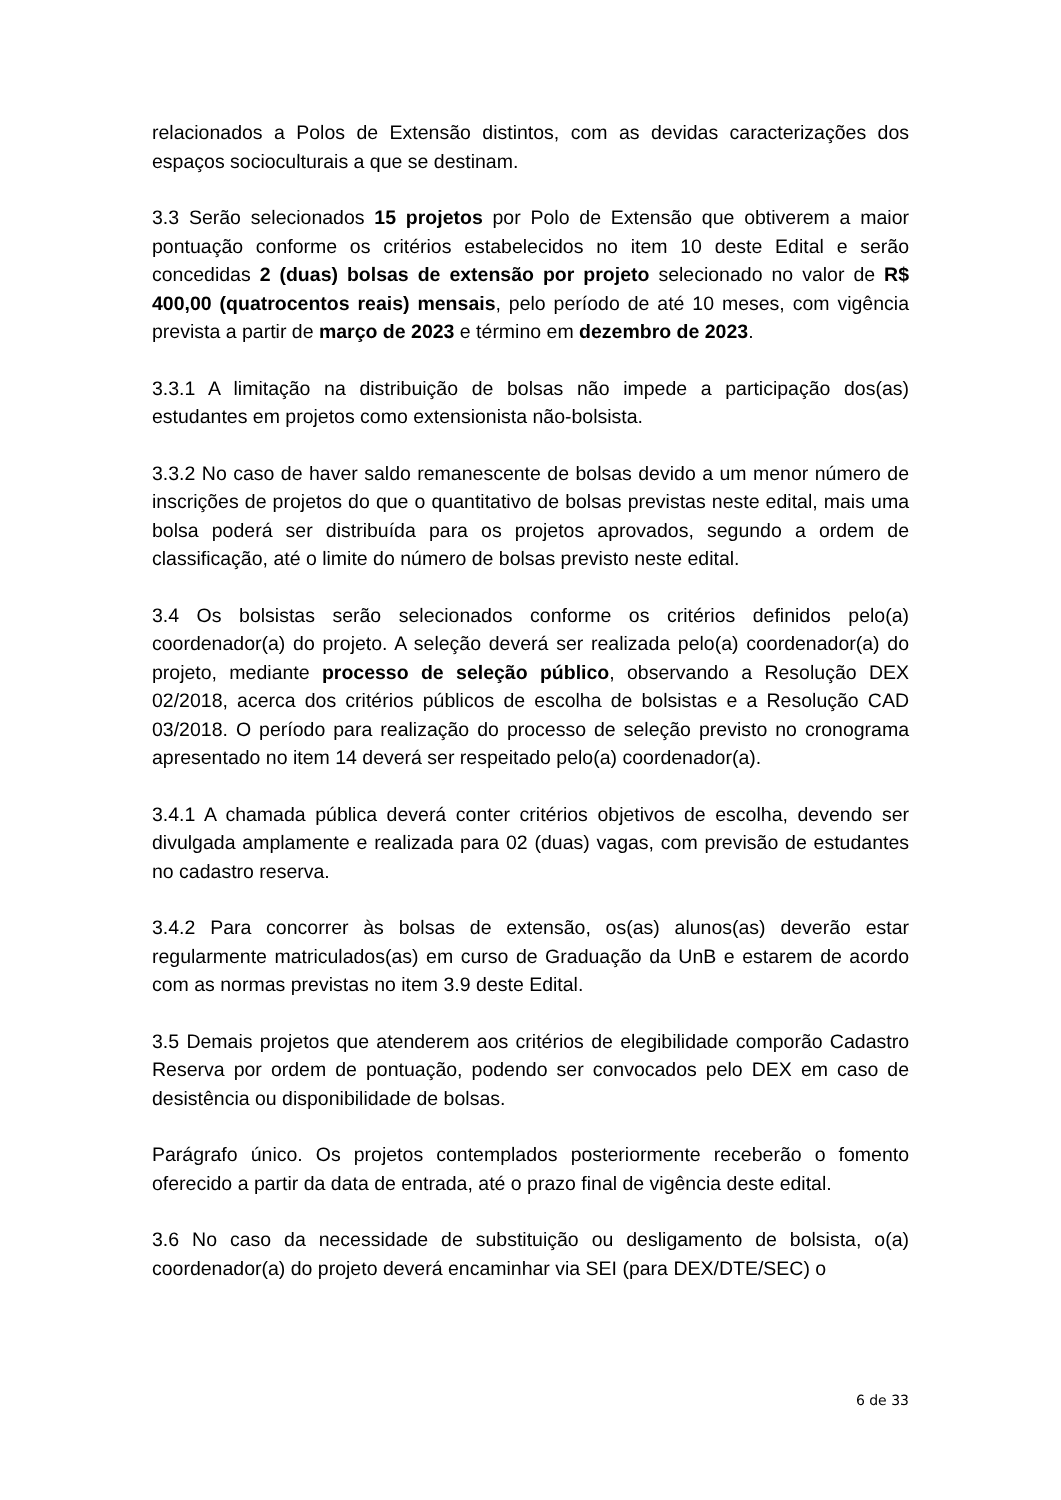relacionados a Polos de Extensão distintos, com as devidas caracterizações dos espaços socioculturais a que se destinam.
3.3 Serão selecionados 15 projetos por Polo de Extensão que obtiverem a maior pontuação conforme os critérios estabelecidos no item 10 deste Edital e serão concedidas 2 (duas) bolsas de extensão por projeto selecionado no valor de R$ 400,00 (quatrocentos reais) mensais, pelo período de até 10 meses, com vigência prevista a partir de março de 2023 e término em dezembro de 2023.
3.3.1 A limitação na distribuição de bolsas não impede a participação dos(as) estudantes em projetos como extensionista não-bolsista.
3.3.2 No caso de haver saldo remanescente de bolsas devido a um menor número de inscrições de projetos do que o quantitativo de bolsas previstas neste edital, mais uma bolsa poderá ser distribuída para os projetos aprovados, segundo a ordem de classificação, até o limite do número de bolsas previsto neste edital.
3.4 Os bolsistas serão selecionados conforme os critérios definidos pelo(a) coordenador(a) do projeto. A seleção deverá ser realizada pelo(a) coordenador(a) do projeto, mediante processo de seleção público, observando a Resolução DEX 02/2018, acerca dos critérios públicos de escolha de bolsistas e a Resolução CAD 03/2018. O período para realização do processo de seleção previsto no cronograma apresentado no item 14 deverá ser respeitado pelo(a) coordenador(a).
3.4.1 A chamada pública deverá conter critérios objetivos de escolha, devendo ser divulgada amplamente e realizada para 02 (duas) vagas, com previsão de estudantes no cadastro reserva.
3.4.2 Para concorrer às bolsas de extensão, os(as) alunos(as) deverão estar regularmente matriculados(as) em curso de Graduação da UnB e estarem de acordo com as normas previstas no item 3.9 deste Edital.
3.5 Demais projetos que atenderem aos critérios de elegibilidade comporão Cadastro Reserva por ordem de pontuação, podendo ser convocados pelo DEX em caso de desistência ou disponibilidade de bolsas.
Parágrafo único. Os projetos contemplados posteriormente receberão o fomento oferecido a partir da data de entrada, até o prazo final de vigência deste edital.
3.6 No caso da necessidade de substituição ou desligamento de bolsista, o(a) coordenador(a) do projeto deverá encaminhar via SEI (para DEX/DTE/SEC) o
6 de 33